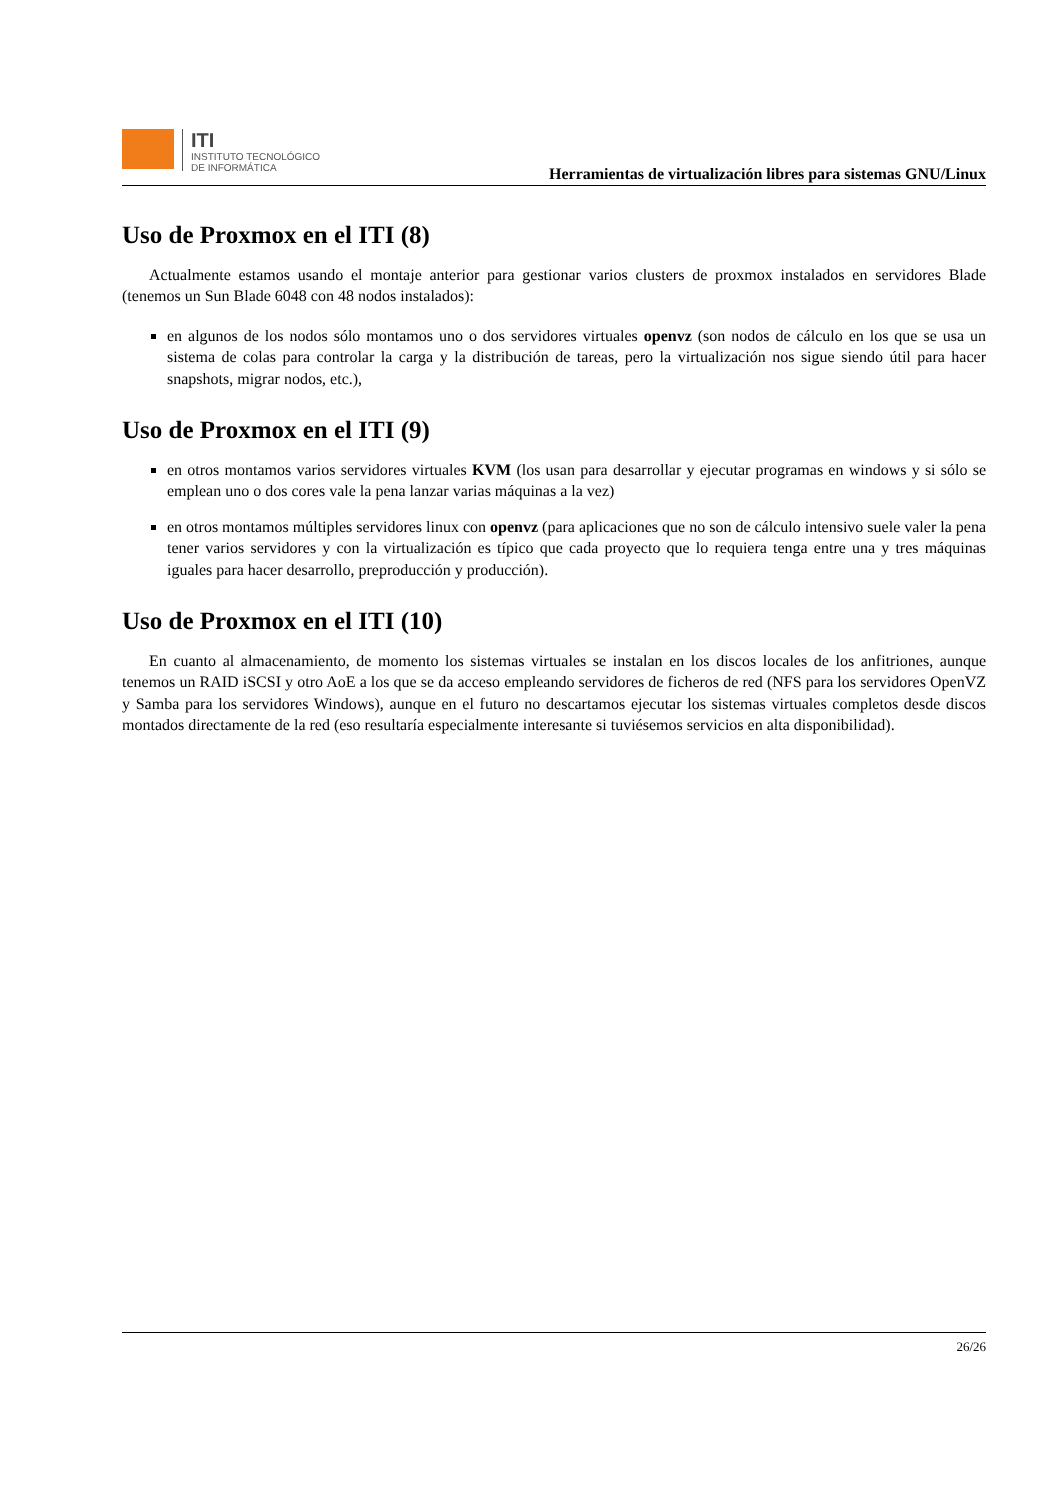ITI
INSTITUTO TECNOLÓGICO
DE INFORMÁTICA
Herramientas de virtualización libres para sistemas GNU/Linux
Uso de Proxmox en el ITI (8)
Actualmente estamos usando el montaje anterior para gestionar varios clusters de proxmox instalados en servidores Blade (tenemos un Sun Blade 6048 con 48 nodos instalados):
en algunos de los nodos sólo montamos uno o dos servidores virtuales openvz (son nodos de cálculo en los que se usa un sistema de colas para controlar la carga y la distribución de tareas, pero la virtualización nos sigue siendo útil para hacer snapshots, migrar nodos, etc.),
Uso de Proxmox en el ITI (9)
en otros montamos varios servidores virtuales KVM (los usan para desarrollar y ejecutar programas en windows y si sólo se emplean uno o dos cores vale la pena lanzar varias máquinas a la vez)
en otros montamos múltiples servidores linux con openvz (para aplicaciones que no son de cálculo intensivo suele valer la pena tener varios servidores y con la virtualización es típico que cada proyecto que lo requiera tenga entre una y tres máquinas iguales para hacer desarrollo, preproducción y producción).
Uso de Proxmox en el ITI (10)
En cuanto al almacenamiento, de momento los sistemas virtuales se instalan en los discos locales de los anfitriones, aunque tenemos un RAID iSCSI y otro AoE a los que se da acceso empleando servidores de ficheros de red (NFS para los servidores OpenVZ y Samba para los servidores Windows), aunque en el futuro no descartamos ejecutar los sistemas virtuales completos desde discos montados directamente de la red (eso resultaría especialmente interesante si tuviésemos servicios en alta disponibilidad).
26/26